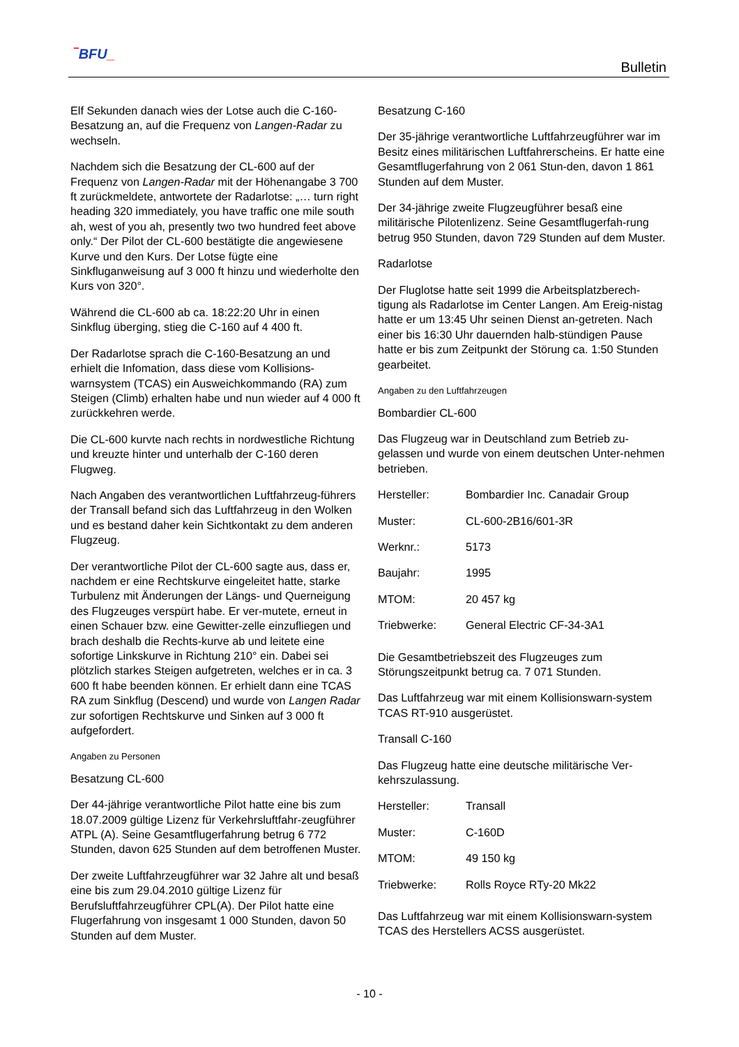‾BFU_
Bulletin
Elf Sekunden danach wies der Lotse auch die C-160-Besatzung an, auf die Frequenz von Langen-Radar zu wechseln.
Nachdem sich die Besatzung der CL-600 auf der Frequenz von Langen-Radar mit der Höhenangabe 3 700 ft zurückmeldete, antwortete der Radarlotse: „… turn right heading 320 immediately, you have traffic one mile south ah, west of you ah, presently two two hundred feet above only.“ Der Pilot der CL-600 bestätigte die angewiesene Kurve und den Kurs. Der Lotse fügte eine Sinkfluganweisung auf 3 000 ft hinzu und wiederholte den Kurs von 320°.
Während die CL-600 ab ca. 18:22:20 Uhr in einen Sinkflug überging, stieg die C-160 auf 4 400 ft.
Der Radarlotse sprach die C-160-Besatzung an und erhielt die Infomation, dass diese vom Kollisions-warnsystem (TCAS) ein Ausweichkommando (RA) zum Steigen (Climb) erhalten habe und nun wieder auf 4 000 ft zurückkehren werde.
Die CL-600 kurvte nach rechts in nordwestliche Richtung und kreuzte hinter und unterhalb der C-160 deren Flugweg.
Nach Angaben des verantwortlichen Luftfahrzeug-führers der Transall befand sich das Luftfahrzeug in den Wolken und es bestand daher kein Sichtkontakt zu dem anderen Flugzeug.
Der verantwortliche Pilot der CL-600 sagte aus, dass er, nachdem er eine Rechtskurve eingeleitet hatte, starke Turbulenz mit Änderungen der Längs- und Querneigung des Flugzeuges verspürt habe. Er ver-mutete, erneut in einen Schauer bzw. eine Gewitter-zelle einzufliegen und brach deshalb die Rechts-kurve ab und leitete eine sofortige Linkskurve in Richtung 210° ein. Dabei sei plötzlich starkes Steigen aufgetreten, welches er in ca. 3 600 ft habe beenden können. Er erhielt dann eine TCAS RA zum Sinkflug (Descend) und wurde von Langen Radar zur sofortigen Rechtskurve und Sinken auf 3 000 ft aufgefordert.
Angaben zu Personen
Besatzung CL-600
Der 44-jährige verantwortliche Pilot hatte eine bis zum 18.07.2009 gültige Lizenz für Verkehrsluftfahr-zeugführer ATPL (A). Seine Gesamtflugerfahrung betrug 6 772 Stunden, davon 625 Stunden auf dem betroffenen Muster.
Der zweite Luftfahrzeugführer war 32 Jahre alt und besaß eine bis zum 29.04.2010 gültige Lizenz für Berufsluftfahrzeugführer CPL(A). Der Pilot hatte eine Flugerfahrung von insgesamt 1 000 Stunden, davon 50 Stunden auf dem Muster.
Besatzung C-160
Der 35-jährige verantwortliche Luftfahrzeugführer war im Besitz eines militärischen Luftfahrerscheins. Er hatte eine Gesamtflugerfahrung von 2 061 Stun-den, davon 1 861 Stunden auf dem Muster.
Der 34-jährige zweite Flugzeugführer besaß eine militärische Pilotenlizenz. Seine Gesamtflugerfah-rung betrug 950 Stunden, davon 729 Stunden auf dem Muster.
Radarlotse
Der Fluglotse hatte seit 1999 die Arbeitsplatzberech-tigung als Radarlotse im Center Langen. Am Ereig-nistag hatte er um 13:45 Uhr seinen Dienst an-getreten. Nach einer bis 16:30 Uhr dauernden halb-stündigen Pause hatte er bis zum Zeitpunkt der Störung ca. 1:50 Stunden gearbeitet.
Angaben zu den Luftfahrzeugen
Bombardier CL-600
Das Flugzeug war in Deutschland zum Betrieb zu-gelassen und wurde von einem deutschen Unter-nehmen betrieben.
| Hersteller: | Bombardier Inc. Canadair Group |
| Muster: | CL-600-2B16/601-3R |
| Werknr.: | 5173 |
| Baujahr: | 1995 |
| MTOM: | 20 457 kg |
| Triebwerke: | General Electric CF-34-3A1 |
Die Gesamtbetriebszeit des Flugzeuges zum Störungszeitpunkt betrug ca. 7 071 Stunden.
Das Luftfahrzeug war mit einem Kollisionswarn-system TCAS RT-910 ausgerüstet.
Transall C-160
Das Flugzeug hatte eine deutsche militärische Ver-kehrszulassung.
| Hersteller: | Transall |
| Muster: | C-160D |
| MTOM: | 49 150 kg |
| Triebwerke: | Rolls Royce RTy-20 Mk22 |
Das Luftfahrzeug war mit einem Kollisionswarn-system TCAS des Herstellers ACSS ausgerüstet.
- 10 -